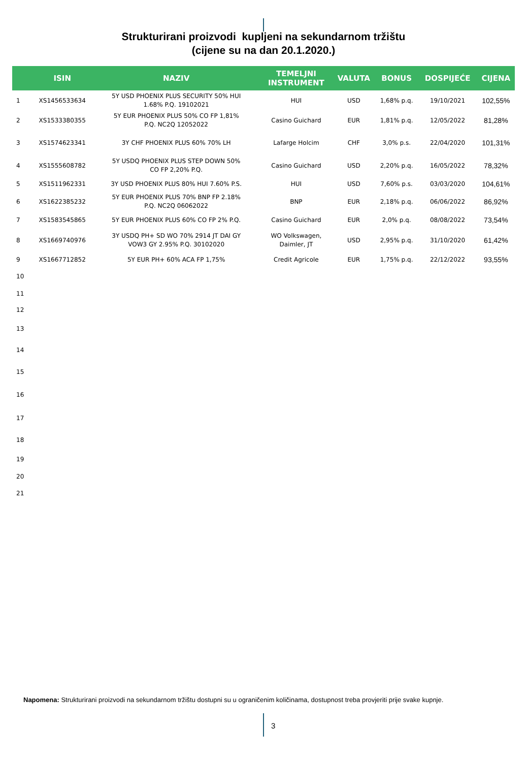Strukturirani proizvodi kupljeni na sekundarnom tržištu
(cijene su na dan 20.1.2020.)
| | ISIN | NAZIV | TEMELJNI INSTRUMENT | VALUTA | BONUS | DOSPIJEĆE | CIJENA |
| --- | --- | --- | --- | --- | --- | --- | --- |
| 1 | XS1456533634 | 5Y USD PHOENIX PLUS SECURITY 50% HUI 1.68% P.Q. 19102021 | HUI | USD | 1,68% p.q. | 19/10/2021 | 102,55% |
| 2 | XS1533380355 | 5Y EUR PHOENIX PLUS 50% CO FP 1,81% P.Q. NC2Q 12052022 | Casino Guichard | EUR | 1,81% p.q. | 12/05/2022 | 81,28% |
| 3 | XS1574623341 | 3Y CHF PHOENIX PLUS 60% 70% LH | Lafarge Holcim | CHF | 3,0% p.s. | 22/04/2020 | 101,31% |
| 4 | XS1555608782 | 5Y USDQ PHOENIX PLUS STEP DOWN 50% CO FP 2,20% P.Q. | Casino Guichard | USD | 2,20% p.q. | 16/05/2022 | 78,32% |
| 5 | XS1511962331 | 3Y USD PHOENIX PLUS 80% HUI 7.60% P.S. | HUI | USD | 7,60% p.s. | 03/03/2020 | 104,61% |
| 6 | XS1622385232 | 5Y EUR PHOENIX PLUS 70% BNP FP 2.18% P.Q. NC2Q 06062022 | BNP | EUR | 2,18% p.q. | 06/06/2022 | 86,92% |
| 7 | XS1583545865 | 5Y EUR PHOENIX PLUS 60% CO FP 2% P.Q. | Casino Guichard | EUR | 2,0% p.q. | 08/08/2022 | 73,54% |
| 8 | XS1669740976 | 3Y USDQ PH+ SD WO 70% 2914 JT DAI GY VOW3 GY 2.95% P.Q. 30102020 | WO Volkswagen, Daimler, JT | USD | 2,95% p.q. | 31/10/2020 | 61,42% |
| 9 | XS1667712852 | 5Y EUR PH+ 60% ACA FP 1,75% | Credit Agricole | EUR | 1,75% p.q. | 22/12/2022 | 93,55% |
| 10 | | | | | | | |
| 11 | | | | | | | |
| 12 | | | | | | | |
| 13 | | | | | | | |
| 14 | | | | | | | |
| 15 | | | | | | | |
| 16 | | | | | | | |
| 17 | | | | | | | |
| 18 | | | | | | | |
| 19 | | | | | | | |
| 20 | | | | | | | |
| 21 | | | | | | | |
Napomena: Strukturirani proizvodi na sekundarnom tržištu dostupni su u ograničenim količinama, dostupnost treba provjeriti prije svake kupnje.
3